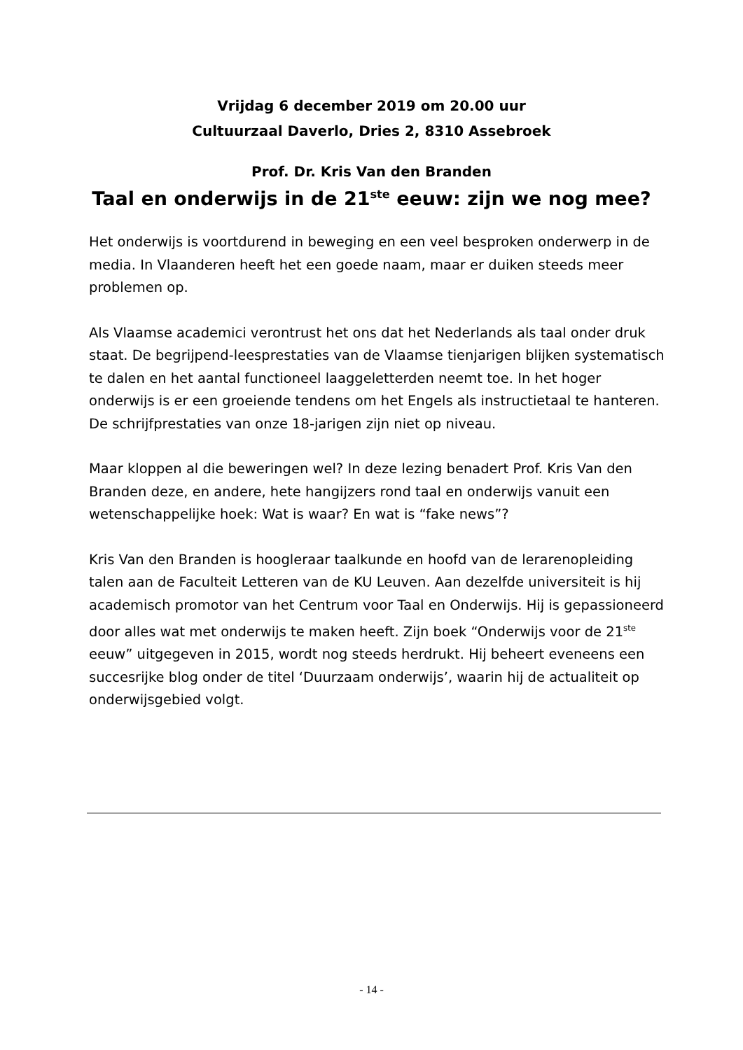Vrijdag 6 december 2019 om 20.00 uur
Cultuurzaal Daverlo, Dries 2, 8310 Assebroek
Prof. Dr. Kris Van den Branden
Taal en onderwijs in de 21<sup>ste</sup> eeuw: zijn we nog mee?
Het onderwijs is voortdurend in beweging en een veel besproken onderwerp in de media. In Vlaanderen heeft het een goede naam, maar er duiken steeds meer problemen op.
Als Vlaamse academici verontrust het ons dat het Nederlands als taal onder druk staat. De begrijpend-leesprestaties van de Vlaamse tienjarigen blijken systematisch te dalen en het aantal functioneel laaggeletterden neemt toe. In het hoger onderwijs is er een groeiende tendens om het Engels als instructietaal te hanteren. De schrijfprestaties van onze 18-jarigen zijn niet op niveau.
Maar kloppen al die beweringen wel? In deze lezing benadert Prof. Kris Van den Branden deze, en andere, hete hangijzers rond taal en onderwijs vanuit een wetenschappelijke hoek: Wat is waar? En wat is “fake news”?
Kris Van den Branden is hoogleraar taalkunde en hoofd van de lerarenopleiding talen aan de Faculteit Letteren van de KU Leuven. Aan dezelfde universiteit is hij academisch promotor van het Centrum voor Taal en Onderwijs. Hij is gepassioneerd door alles wat met onderwijs te maken heeft. Zijn boek “Onderwijs voor de 21<sup>ste</sup> eeuw” uitgegeven in 2015, wordt nog steeds herdrukt. Hij beheert eveneens een succesrijke blog onder de titel ‘Duurzaam onderwijs’, waarin hij de actualiteit op onderwijsgebied volgt.
- 14 -